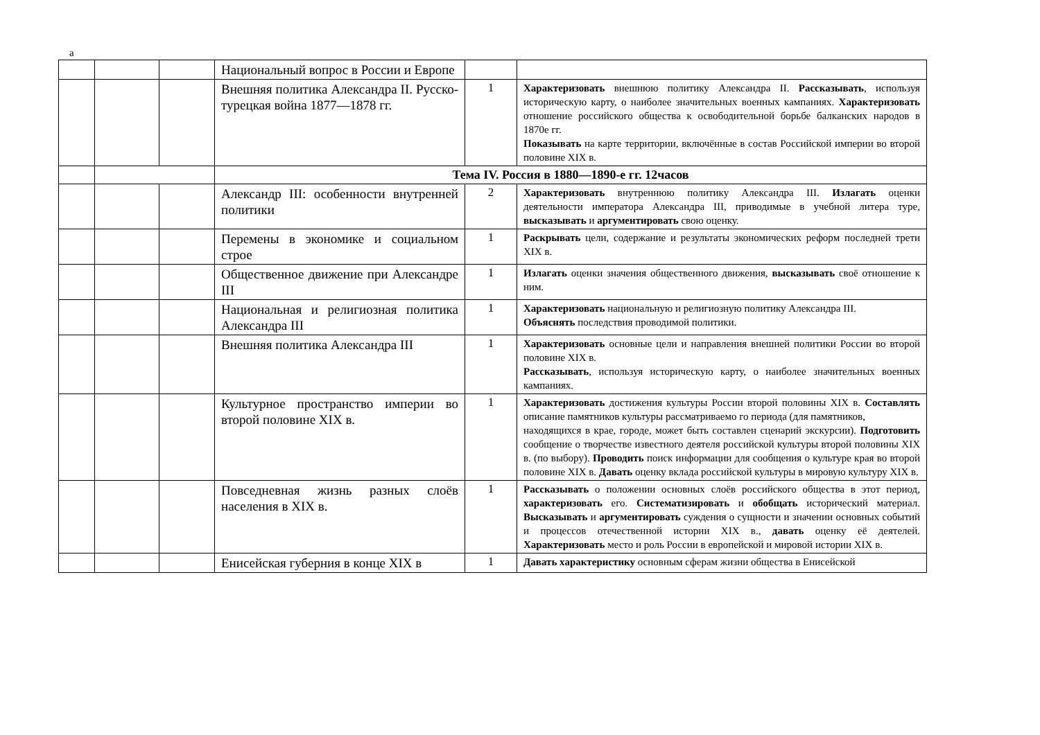а
| | | | Национальный вопрос в России и Европе | | |
| | | | Внешняя политика Александра II. Русско-турецкая война 1877—1878 гг. | 1 | Характеризовать внешнюю политику Александра II. Рассказывать , используя историческую карту, о наиболее значительных военных кампаниях. Характеризовать отношение российского общества к освободительной борьбе балканских народов в 1870е гг. Показывать на карте территории, включённые в состав Российской империи во второй половине XIX в. |
| | | | Тема IV. Россия в 1880—1890-е гг. 12часов | | |
| | | | Александр III: особенности внутренней политики | 2 | Характеризовать внутреннюю политику Александра III. Излагать оценки деятельности императора Александра III, приводимые в учебной литера туре, высказывать и аргументировать свою оценку. |
| | | | Перемены в экономике и социальном строе | 1 | Раскрывать цели, содержание и результаты экономических реформ последней трети XIX в. |
| | | | Общественное движение при Александре III | 1 | Излагать оценки значения общественного движения, высказывать своё отношение к ним. |
| | | | Национальная и религиозная политика Александра III | 1 | Характеризовать национальную и религиозную политику Александра III. Объяснять последствия проводимой политики. |
| | | | Внешняя политика Александра III | 1 | Характеризовать основные цели и направления внешней политики России во второй половине XIX в. Рассказывать , используя историческую карту, о наиболее значительных военных кампаниях. |
| | | | Культурное пространство империи во второй половине XIX в. | 1 | Характеризовать достижения культуры России второй половины XIX в. Составлять описание памятников культуры рассматриваемо го периода (для памятников, находящихся в крае, городе, может быть составлен сценарий экскурсии). Подготовить сообщение о творчестве известного деятеля российской культуры второй половины XIX в. (по выбору). Проводить поиск информации для сообщения о культуре края во второй половине XIX в. Давать оценку вклада российской культуры в мировую культуру XIX в. |
| | | | Повседневная жизнь разных слоёв населения в XIX в. | 1 | Рассказывать о положении основных слоёв российского общества в этот период, характеризовать его. Систематизировать и обобщать исторический материал. Высказывать и аргументировать суждения о сущности и значении основных событий и процессов отечественной истории XIX в., давать оценку её деятелей. Характеризовать место и роль России в европейской и мировой истории XIX в. |
| | | | Енисейская губерния в конце XIX в | 1 | Давать характеристику основным сферам жизни общества в Енисейской |